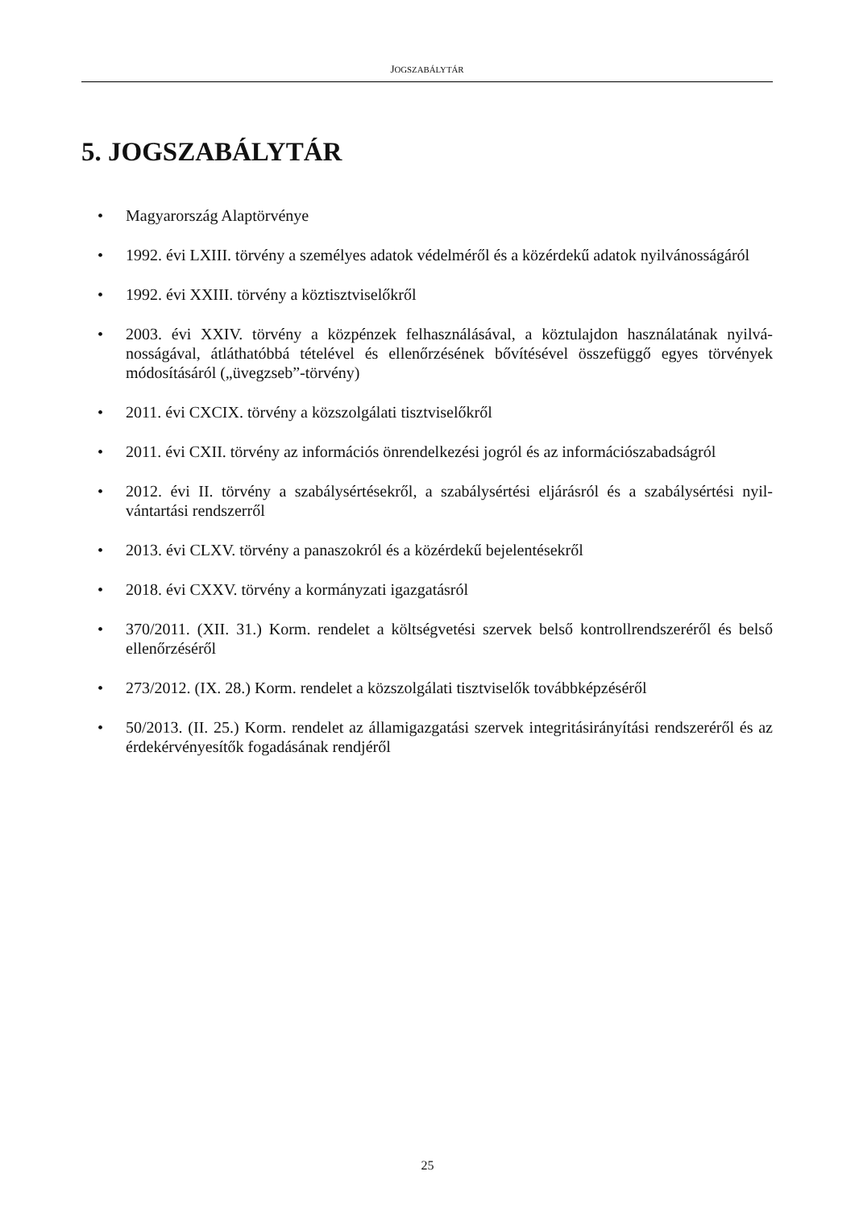JOGSZABÁLYTÁR
5. JOGSZABÁLYTÁR
• Magyarország Alaptörvénye
• 1992. évi LXIII. törvény a személyes adatok védelméről és a közérdekű adatok nyilvános­ságáról
• 1992. évi XXIII. törvény a köztisztviselőkről
• 2003. évi XXIV. törvény a közpénzek felhasználásával, a köztulajdon használatának nyilvá­nosságával, átláthatóbbá tételével és ellenőrzésének bővítésével összefüggő egyes törvények módosításáról („üvegzseb”-törvény)
• 2011. évi CXCIX. törvény a közszolgálati tisztviselőkről
• 2011. évi CXII. törvény az információs önrendelkezési jogról és az információszabadságról
• 2012. évi II. törvény a szabálysértésekről, a szabálysértési eljárásról és a szabálysértési nyil­vántartási rendszerről
• 2013. évi CLXV. törvény a panaszokról és a közérdekű bejelentésekről
• 2018. évi CXXV. törvény a kormányzati igazgatásról
• 370/2011. (XII. 31.) Korm. rendelet a költségvetési szervek belső kontrollrendszeréről és belső ellenőrzéséről
• 273/2012. (IX. 28.) Korm. rendelet a közszolgálati tisztviselők továbbképzéséről
• 50/2013. (II. 25.) Korm. rendelet az államigazgatási szervek integritásirányítási rendszeréről és az érdekérvényesítők fogadásának rendjéről
25